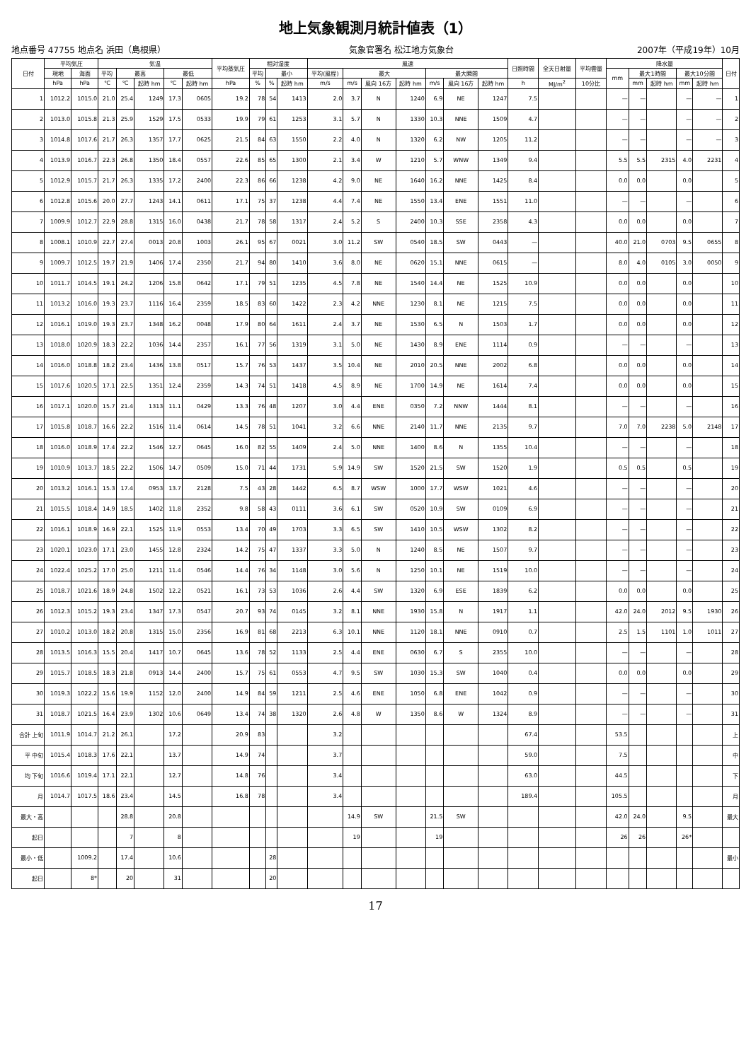地上気象観測月統計値表（1）
地点番号 47755 地点名 浜田（島根県） 気象官署名 松江地方気象台 2007年（平成19年）10月
| 日付 | 平均気圧 | | 気温 | | | | | 平均蒸気圧 | 相対湿度 | | | 風速 | | | | | | | 日照時間 | 全天日射量 | 平均雲量 | 降水量 | | | | | 日付 |
| --- | --- | --- | --- | --- | --- | --- | --- | --- | --- | --- | --- | --- | --- | --- | --- | --- | --- | --- | --- | --- | --- | --- | --- | --- | --- | --- | --- |
| | 現地 | 海面 | 平均 | 最高 | | 最低 | | | 平均 | 最小 | | 平均(風程) | 最大 | | | 最大瞬間 | | | | | | mm | 最大1時間 | | 最大10分間 | | |
| | hPa | hPa | ℃ | ℃ | 起時 hm | ℃ | 起時 hm | hPa | % | % | 起時 hm | m/s | m/s | 風向 16方 | 起時 hm | m/s | 風向 16方 | 起時 hm | h | MJ/m<sup>2</sup> | 10分比 | | mm | 起時 hm | mm | 起時 hm | |
| 1 | 1012.2 | 1015.0 | 21.0 | 25.4 | 1249 | 17.3 | 0605 | 19.2 | 78 | 54 | 1413 | 2.0 | 3.7 | N | 1240 | 6.9 | NE | 1247 | 7.5 | | | — | — | | — | — | 1 |
| 2 | 1013.0 | 1015.8 | 21.3 | 25.9 | 1529 | 17.5 | 0533 | 19.9 | 79 | 61 | 1253 | 3.1 | 5.7 | N | 1330 | 10.3 | NNE | 1509 | 4.7 | | | — | — | | — | — | 2 |
| 3 | 1014.8 | 1017.6 | 21.7 | 26.3 | 1357 | 17.7 | 0625 | 21.5 | 84 | 63 | 1550 | 2.2 | 4.0 | N | 1320 | 6.2 | NW | 1205 | 11.2 | | | — | — | | — | — | 3 |
| 4 | 1013.9 | 1016.7 | 22.3 | 26.8 | 1350 | 18.4 | 0557 | 22.6 | 85 | 65 | 1300 | 2.1 | 3.4 | W | 1210 | 5.7 | WNW | 1349 | 9.4 | | | 5.5 | 5.5 | 2315 | 4.0 | 2231 | 4 |
| 5 | 1012.9 | 1015.7 | 21.7 | 26.3 | 1335 | 17.2 | 2400 | 22.3 | 86 | 66 | 1238 | 4.2 | 9.0 | NE | 1640 | 16.2 | NNE | 1425 | 8.4 | | | 0.0 | 0.0 | | 0.0 | | 5 |
| 6 | 1012.8 | 1015.6 | 20.0 | 27.7 | 1243 | 14.1 | 0611 | 17.1 | 75 | 37 | 1238 | 4.4 | 7.4 | NE | 1550 | 13.4 | ENE | 1551 | 11.0 | | | — | — | | — | | 6 |
| 7 | 1009.9 | 1012.7 | 22.9 | 28.8 | 1315 | 16.0 | 0438 | 21.7 | 78 | 58 | 1317 | 2.4 | 5.2 | S | 2400 | 10.3 | SSE | 2358 | 4.3 | | | 0.0 | 0.0 | | 0.0 | | 7 |
| 8 | 1008.1 | 1010.9 | 22.7 | 27.4 | 0013 | 20.8 | 1003 | 26.1 | 95 | 67 | 0021 | 3.0 | 11.2 | SW | 0540 | 18.5 | SW | 0443 | — | | | 40.0 | 21.0 | 0703 | 9.5 | 0655 | 8 |
| 9 | 1009.7 | 1012.5 | 19.7 | 21.9 | 1406 | 17.4 | 2350 | 21.7 | 94 | 80 | 1410 | 3.6 | 8.0 | NE | 0620 | 15.1 | NNE | 0615 | — | | | 8.0 | 4.0 | 0105 | 3.0 | 0050 | 9 |
| 10 | 1011.7 | 1014.5 | 19.1 | 24.2 | 1206 | 15.8 | 0642 | 17.1 | 79 | 51 | 1235 | 4.5 | 7.8 | NE | 1540 | 14.4 | NE | 1525 | 10.9 | | | 0.0 | 0.0 | | 0.0 | | 10 |
| 11 | 1013.2 | 1016.0 | 19.3 | 23.7 | 1116 | 16.4 | 2359 | 18.5 | 83 | 60 | 1422 | 2.3 | 4.2 | NNE | 1230 | 8.1 | NE | 1215 | 7.5 | | | 0.0 | 0.0 | | 0.0 | | 11 |
| 12 | 1016.1 | 1019.0 | 19.3 | 23.7 | 1348 | 16.2 | 0048 | 17.9 | 80 | 64 | 1611 | 2.4 | 3.7 | NE | 1530 | 6.5 | N | 1503 | 1.7 | | | 0.0 | 0.0 | | 0.0 | | 12 |
| 13 | 1018.0 | 1020.9 | 18.3 | 22.2 | 1036 | 14.4 | 2357 | 16.1 | 77 | 56 | 1319 | 3.1 | 5.0 | NE | 1430 | 8.9 | ENE | 1114 | 0.9 | | | — | — | | — | | 13 |
| 14 | 1016.0 | 1018.8 | 18.2 | 23.4 | 1436 | 13.8 | 0517 | 15.7 | 76 | 53 | 1437 | 3.5 | 10.4 | NE | 2010 | 20.5 | NNE | 2002 | 6.8 | | | 0.0 | 0.0 | | 0.0 | | 14 |
| 15 | 1017.6 | 1020.5 | 17.1 | 22.5 | 1351 | 12.4 | 2359 | 14.3 | 74 | 51 | 1418 | 4.5 | 8.9 | NE | 1700 | 14.9 | NE | 1614 | 7.4 | | | 0.0 | 0.0 | | 0.0 | | 15 |
| 16 | 1017.1 | 1020.0 | 15.7 | 21.4 | 1313 | 11.1 | 0429 | 13.3 | 76 | 48 | 1207 | 3.0 | 4.4 | ENE | 0350 | 7.2 | NNW | 1444 | 8.1 | | | — | — | | — | | 16 |
| 17 | 1015.8 | 1018.7 | 16.6 | 22.2 | 1516 | 11.4 | 0614 | 14.5 | 78 | 51 | 1041 | 3.2 | 6.6 | NNE | 2140 | 11.7 | NNE | 2135 | 9.7 | | | 7.0 | 7.0 | 2238 | 5.0 | 2148 | 17 |
| 18 | 1016.0 | 1018.9 | 17.4 | 22.2 | 1546 | 12.7 | 0645 | 16.0 | 82 | 55 | 1409 | 2.4 | 5.0 | NNE | 1400 | 8.6 | N | 1355 | 10.4 | | | — | — | | — | | 18 |
| 19 | 1010.9 | 1013.7 | 18.5 | 22.2 | 1506 | 14.7 | 0509 | 15.0 | 71 | 44 | 1731 | 5.9 | 14.9 | SW | 1520 | 21.5 | SW | 1520 | 1.9 | | | 0.5 | 0.5 | | 0.5 | | 19 |
| 20 | 1013.2 | 1016.1 | 15.3 | 17.4 | 0953 | 13.7 | 2128 | 7.5 | 43 | 28 | 1442 | 6.5 | 8.7 | WSW | 1000 | 17.7 | WSW | 1021 | 4.6 | | | — | — | | — | | 20 |
| 21 | 1015.5 | 1018.4 | 14.9 | 18.5 | 1402 | 11.8 | 2352 | 9.8 | 58 | 43 | 0111 | 3.6 | 6.1 | SW | 0520 | 10.9 | SW | 0109 | 6.9 | | | — | — | | — | | 21 |
| 22 | 1016.1 | 1018.9 | 16.9 | 22.1 | 1525 | 11.9 | 0553 | 13.4 | 70 | 49 | 1703 | 3.3 | 6.5 | SW | 1410 | 10.5 | WSW | 1302 | 8.2 | | | — | — | | — | | 22 |
| 23 | 1020.1 | 1023.0 | 17.1 | 23.0 | 1455 | 12.8 | 2324 | 14.2 | 75 | 47 | 1337 | 3.3 | 5.0 | N | 1240 | 8.5 | NE | 1507 | 9.7 | | | — | — | | — | | 23 |
| 24 | 1022.4 | 1025.2 | 17.0 | 25.0 | 1211 | 11.4 | 0546 | 14.4 | 76 | 34 | 1148 | 3.0 | 5.6 | N | 1250 | 10.1 | NE | 1519 | 10.0 | | | — | — | | — | | 24 |
| 25 | 1018.7 | 1021.6 | 18.9 | 24.8 | 1502 | 12.2 | 0521 | 16.1 | 73 | 53 | 1036 | 2.6 | 4.4 | SW | 1320 | 6.9 | ESE | 1839 | 6.2 | | | 0.0 | 0.0 | | 0.0 | | 25 |
| 26 | 1012.3 | 1015.2 | 19.3 | 23.4 | 1347 | 17.3 | 0547 | 20.7 | 93 | 74 | 0145 | 3.2 | 8.1 | NNE | 1930 | 15.8 | N | 1917 | 1.1 | | | 42.0 | 24.0 | 2012 | 9.5 | 1930 | 26 |
| 27 | 1010.2 | 1013.0 | 18.2 | 20.8 | 1315 | 15.0 | 2356 | 16.9 | 81 | 68 | 2213 | 6.3 | 10.1 | NNE | 1120 | 18.1 | NNE | 0910 | 0.7 | | | 2.5 | 1.5 | 1101 | 1.0 | 1011 | 27 |
| 28 | 1013.5 | 1016.3 | 15.5 | 20.4 | 1417 | 10.7 | 0645 | 13.6 | 78 | 52 | 1133 | 2.5 | 4.4 | ENE | 0630 | 6.7 | S | 2355 | 10.0 | | | — | — | | — | | 28 |
| 29 | 1015.7 | 1018.5 | 18.3 | 21.8 | 0913 | 14.4 | 2400 | 15.7 | 75 | 61 | 0553 | 4.7 | 9.5 | SW | 1030 | 15.3 | SW | 1040 | 0.4 | | | 0.0 | 0.0 | | 0.0 | | 29 |
| 30 | 1019.3 | 1022.2 | 15.6 | 19.9 | 1152 | 12.0 | 2400 | 14.9 | 84 | 59 | 1211 | 2.5 | 4.6 | ENE | 1050 | 6.8 | ENE | 1042 | 0.9 | | | — | — | | — | | 30 |
| 31 | 1018.7 | 1021.5 | 16.4 | 23.9 | 1302 | 10.6 | 0649 | 13.4 | 74 | 38 | 1320 | 2.6 | 4.8 | W | 1350 | 8.6 | W | 1324 | 8.9 | | | — | — | | — | | 31 |
| 合計 上旬 | 1011.9 | 1014.7 | 21.2 | 26.1 | | 17.2 | | 20.9 | 83 | | | 3.2 | | | | | | | 67.4 | | | 53.5 | | | | | 上 |
| 平 中旬 | 1015.4 | 1018.3 | 17.6 | 22.1 | | 13.7 | | 14.9 | 74 | | | 3.7 | | | | | | | 59.0 | | | 7.5 | | | | | 中 |
| 均 下旬 | 1016.6 | 1019.4 | 17.1 | 22.1 | | 12.7 | | 14.8 | 76 | | | 3.4 | | | | | | | 63.0 | | | 44.5 | | | | | 下 |
| 月 | 1014.7 | 1017.5 | 18.6 | 23.4 | | 14.5 | | 16.8 | 78 | | | 3.4 | | | | | | | 189.4 | | | 105.5 | | | | | 月 |
| 最大・高 | | | | 28.8 | | 20.8 | | | | | | | 14.9 | SW | | 21.5 | SW | | | | | 42.0 | 24.0 | | 9.5 | | 最大 |
| 起日 | | | | 7 | | 8 | | | | | | | 19 | | | 19 | | | | | | 26 | 26 | | 26* | | |
| 最小・低 | | 1009.2 | | 17.4 | | 10.6 | | | | 28 | | | | | | | | | | | | | | | | | 最小 |
| 起日 | | 8* | | 20 | | 31 | | | | 20 | | | | | | | | | | | | | | | | | |
17